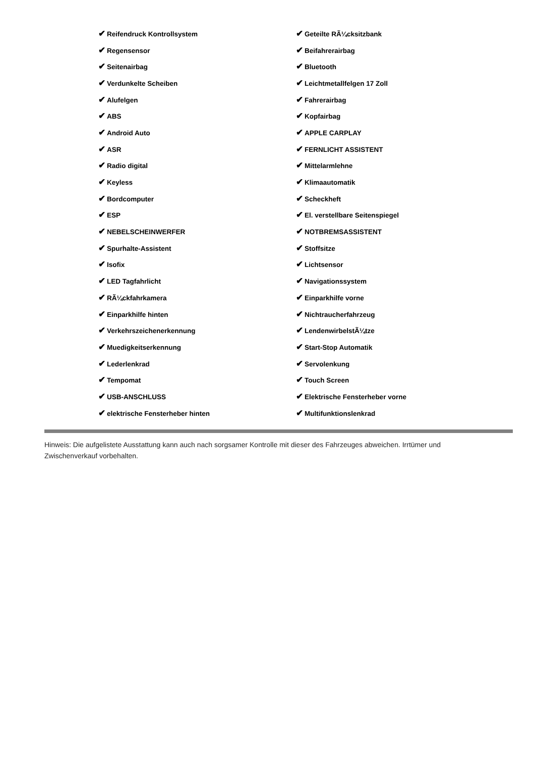| ✔ Reifendruck Kontrollsystem | ✔ Geteilte RÃ¼cksitzbank |
| ✔ Regensensor | ✔ Beifahrerairbag |
| ✔ Seitenairbag | ✔ Bluetooth |
| ✔ Verdunkelte Scheiben | ✔ Leichtmetallfelgen 17 Zoll |
| ✔ Alufelgen | ✔ Fahrerairbag |
| ✔ ABS | ✔ Kopfairbag |
| ✔ Android Auto | ✔ APPLE CARPLAY |
| ✔ ASR | ✔ FERNLICHT ASSISTENT |
| ✔ Radio digital | ✔ Mittelarmlehne |
| ✔ Keyless | ✔ Klimaautomatik |
| ✔ Bordcomputer | ✔ Scheckheft |
| ✔ ESP | ✔ El. verstellbare Seitenspiegel |
| ✔ NEBELSCHEINWERFER | ✔ NOTBREMSASSISTENT |
| ✔ Spurhalte-Assistent | ✔ Stoffsitze |
| ✔ Isofix | ✔ Lichtsensor |
| ✔ LED Tagfahrlicht | ✔ Navigationssystem |
| ✔ RÃ¼ckfahrkamera | ✔ Einparkhilfe vorne |
| ✔ Einparkhilfe hinten | ✔ Nichtraucherfahrzeug |
| ✔ Verkehrszeichenerkennung | ✔ LendenwirbelstÃ¼tze |
| ✔ Muedigkeitserkennung | ✔ Start-Stop Automatik |
| ✔ Lederlenkrad | ✔ Servolenkung |
| ✔ Tempomat | ✔ Touch Screen |
| ✔ USB-ANSCHLUSS | ✔ Elektrische Fensterheber vorne |
| ✔ elektrische Fensterheber hinten | ✔ Multifunktionslenkrad |
Hinweis: Die aufgelistete Ausstattung kann auch nach sorgsamer Kontrolle mit dieser des Fahrzeuges abweichen. Irrtümer und Zwischenverkauf vorbehalten.